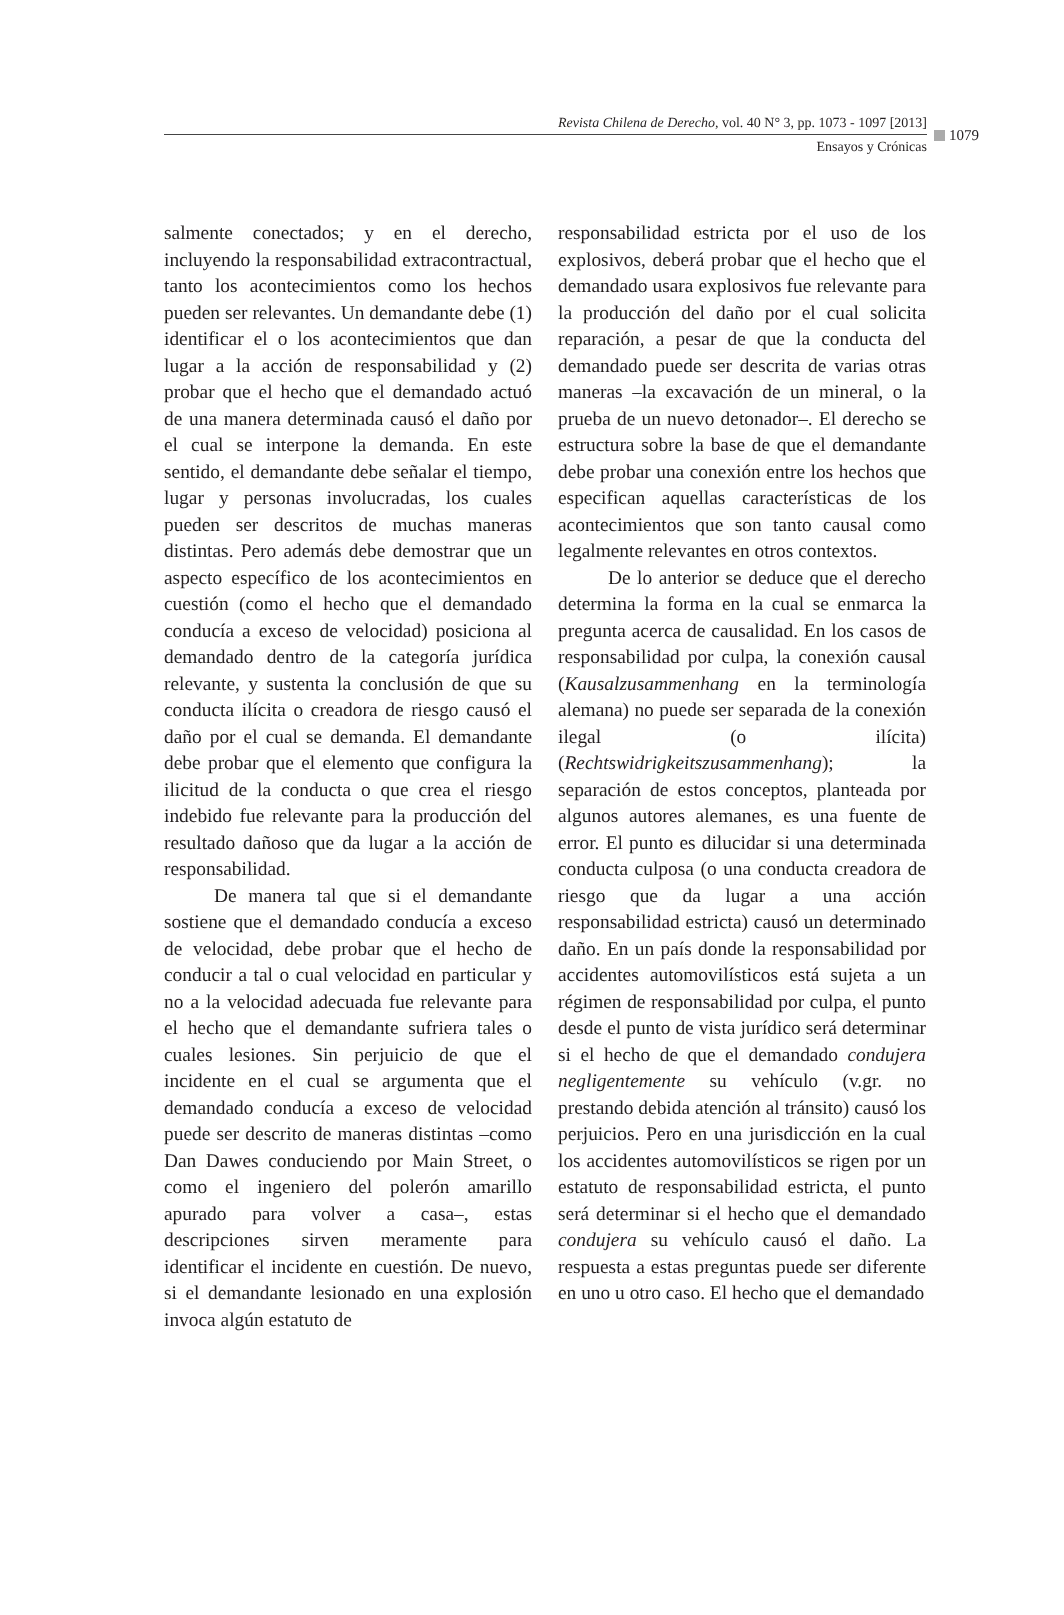Revista Chilena de Derecho, vol. 40 N° 3, pp. 1073 - 1097 [2013]
Ensayos y Crónicas
1079
salmente conectados; y en el derecho, incluyendo la responsabilidad extracontractual, tanto los acontecimientos como los hechos pueden ser relevantes. Un demandante debe (1) identificar el o los acontecimientos que dan lugar a la acción de responsabilidad y (2) probar que el hecho que el demandado actuó de una manera determinada causó el daño por el cual se interpone la demanda. En este sentido, el demandante debe señalar el tiempo, lugar y personas involucradas, los cuales pueden ser descritos de muchas maneras distintas. Pero además debe demostrar que un aspecto específico de los acontecimientos en cuestión (como el hecho que el demandado conducía a exceso de velocidad) posiciona al demandado dentro de la categoría jurídica relevante, y sustenta la conclusión de que su conducta ilícita o creadora de riesgo causó el daño por el cual se demanda. El demandante debe probar que el elemento que configura la ilicitud de la conducta o que crea el riesgo indebido fue relevante para la producción del resultado dañoso que da lugar a la acción de responsabilidad.
De manera tal que si el demandante sostiene que el demandado conducía a exceso de velocidad, debe probar que el hecho de conducir a tal o cual velocidad en particular y no a la velocidad adecuada fue relevante para el hecho que el demandante sufriera tales o cuales lesiones. Sin perjuicio de que el incidente en el cual se argumenta que el demandado conducía a exceso de velocidad puede ser descrito de maneras distintas –como Dan Dawes conduciendo por Main Street, o como el ingeniero del polerón amarillo apurado para volver a casa–, estas descripciones sirven meramente para identificar el incidente en cuestión. De nuevo, si el demandante lesionado en una explosión invoca algún estatuto de
responsabilidad estricta por el uso de los explosivos, deberá probar que el hecho que el demandado usara explosivos fue relevante para la producción del daño por el cual solicita reparación, a pesar de que la conducta del demandado puede ser descrita de varias otras maneras –la excavación de un mineral, o la prueba de un nuevo detonador–. El derecho se estructura sobre la base de que el demandante debe probar una conexión entre los hechos que especifican aquellas características de los acontecimientos que son tanto causal como legalmente relevantes en otros contextos.
De lo anterior se deduce que el derecho determina la forma en la cual se enmarca la pregunta acerca de causalidad. En los casos de responsabilidad por culpa, la conexión causal (Kausalzusammenhang en la terminología alemana) no puede ser separada de la conexión ilegal (o ilícita) (Rechtswidrigkeitszusammenhang); la separación de estos conceptos, planteada por algunos autores alemanes, es una fuente de error. El punto es dilucidar si una determinada conducta culposa (o una conducta creadora de riesgo que da lugar a una acción responsabilidad estricta) causó un determinado daño. En un país donde la responsabilidad por accidentes automovilísticos está sujeta a un régimen de responsabilidad por culpa, el punto desde el punto de vista jurídico será determinar si el hecho de que el demandado condujera negligentemente su vehículo (v.gr. no prestando debida atención al tránsito) causó los perjuicios. Pero en una jurisdicción en la cual los accidentes automovilísticos se rigen por un estatuto de responsabilidad estricta, el punto será determinar si el hecho que el demandado condujera su vehículo causó el daño. La respuesta a estas preguntas puede ser diferente en uno u otro caso. El hecho que el demandado